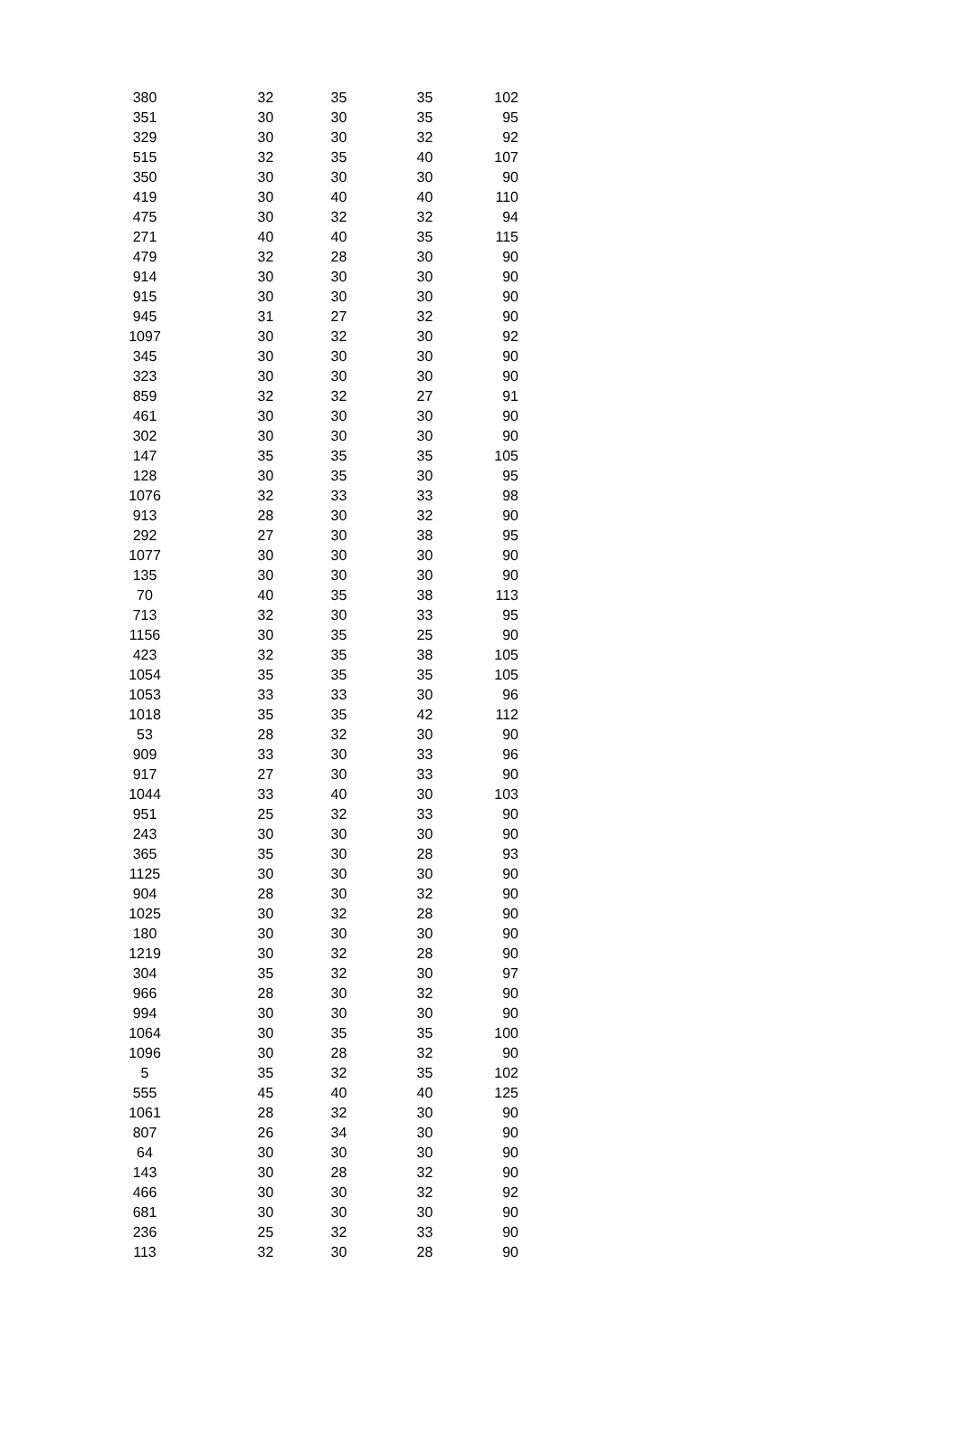| 380 | | 32 | 35 | 35 | 102 |
| 351 | | 30 | 30 | 35 | 95 |
| 329 | | 30 | 30 | 32 | 92 |
| 515 | | 32 | 35 | 40 | 107 |
| 350 | | 30 | 30 | 30 | 90 |
| 419 | | 30 | 40 | 40 | 110 |
| 475 | | 30 | 32 | 32 | 94 |
| 271 | | 40 | 40 | 35 | 115 |
| 479 | | 32 | 28 | 30 | 90 |
| 914 | | 30 | 30 | 30 | 90 |
| 915 | | 30 | 30 | 30 | 90 |
| 945 | | 31 | 27 | 32 | 90 |
| 1097 | | 30 | 32 | 30 | 92 |
| 345 | | 30 | 30 | 30 | 90 |
| 323 | | 30 | 30 | 30 | 90 |
| 859 | | 32 | 32 | 27 | 91 |
| 461 | | 30 | 30 | 30 | 90 |
| 302 | | 30 | 30 | 30 | 90 |
| 147 | | 35 | 35 | 35 | 105 |
| 128 | | 30 | 35 | 30 | 95 |
| 1076 | | 32 | 33 | 33 | 98 |
| 913 | | 28 | 30 | 32 | 90 |
| 292 | | 27 | 30 | 38 | 95 |
| 1077 | | 30 | 30 | 30 | 90 |
| 135 | | 30 | 30 | 30 | 90 |
| 70 | | 40 | 35 | 38 | 113 |
| 713 | | 32 | 30 | 33 | 95 |
| 1156 | | 30 | 35 | 25 | 90 |
| 423 | | 32 | 35 | 38 | 105 |
| 1054 | | 35 | 35 | 35 | 105 |
| 1053 | | 33 | 33 | 30 | 96 |
| 1018 | | 35 | 35 | 42 | 112 |
| 53 | | 28 | 32 | 30 | 90 |
| 909 | | 33 | 30 | 33 | 96 |
| 917 | | 27 | 30 | 33 | 90 |
| 1044 | | 33 | 40 | 30 | 103 |
| 951 | | 25 | 32 | 33 | 90 |
| 243 | | 30 | 30 | 30 | 90 |
| 365 | | 35 | 30 | 28 | 93 |
| 1125 | | 30 | 30 | 30 | 90 |
| 904 | | 28 | 30 | 32 | 90 |
| 1025 | | 30 | 32 | 28 | 90 |
| 180 | | 30 | 30 | 30 | 90 |
| 1219 | | 30 | 32 | 28 | 90 |
| 304 | | 35 | 32 | 30 | 97 |
| 966 | | 28 | 30 | 32 | 90 |
| 994 | | 30 | 30 | 30 | 90 |
| 1064 | | 30 | 35 | 35 | 100 |
| 1096 | | 30 | 28 | 32 | 90 |
| 5 | | 35 | 32 | 35 | 102 |
| 555 | | 45 | 40 | 40 | 125 |
| 1061 | | 28 | 32 | 30 | 90 |
| 807 | | 26 | 34 | 30 | 90 |
| 64 | | 30 | 30 | 30 | 90 |
| 143 | | 30 | 28 | 32 | 90 |
| 466 | | 30 | 30 | 32 | 92 |
| 681 | | 30 | 30 | 30 | 90 |
| 236 | | 25 | 32 | 33 | 90 |
| 113 | | 32 | 30 | 28 | 90 |